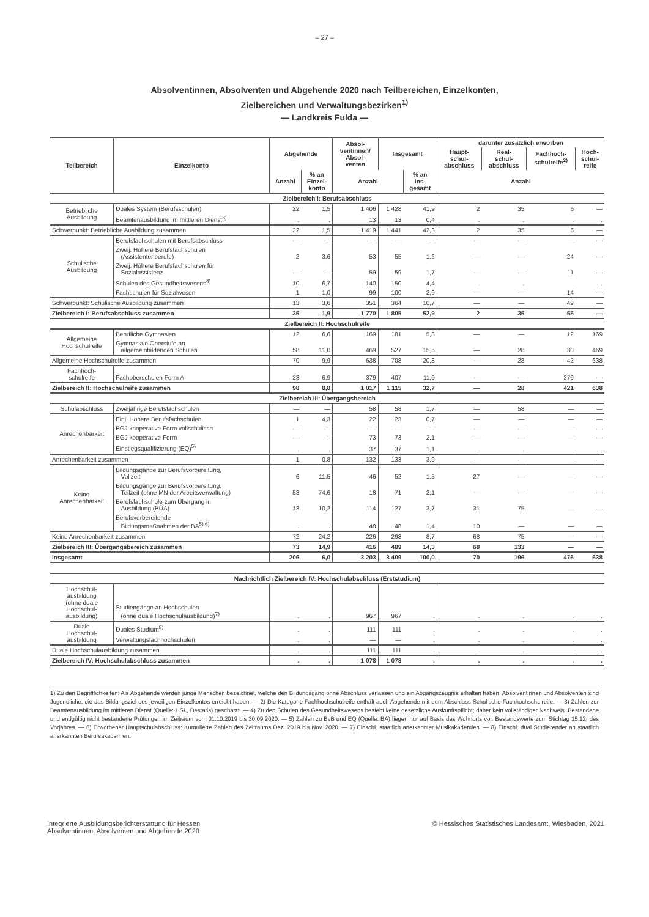– 27 –
Absolventinnen, Absolventen und Abgehende 2020 nach Teilbereichen, Einzelkonten,
Zielbereichen und Verwaltungsbezirken<sup>1)</sup>
— Landkreis Fulda —
| Teilbereich | Einzelkonto | Abgehende | | Absol- ventinnen/ Absol- venten | Insgesamt | | darunter zusätzlich erworben | | | |
| --- | --- | --- | --- | --- | --- | --- | --- | --- | --- | --- |
| | | | | | | | Haupt- schul- abschluss | Real- schul- abschluss | Fachhoch- schulreife<sup>2)</sup> | Hoch- schul- reife |
| | | Anzahl | % an Einzel- konto | Anzahl | | % an Ins- gesamt | Anzahl | | | |
| Zielbereich I: Berufsabschluss | | | | | | | | | | |
| Betriebliche Ausbildung | Duales System (Berufsschulen) | 22 | 1,5 | 1 406 | 1 428 | 41,9 | 2 | 35 | 6 | — |
| | Beamtenausbildung im mittleren Dienst<sup>3)</sup> | . | . | 13 | 13 | 0,4 | . | . | . | . |
| Schwerpunkt: Betriebliche Ausbildung zusammen | | 22 | 1,5 | 1 419 | 1 441 | 42,3 | 2 | 35 | 6 | — |
| Schulische Ausbildung | Berufsfachschulen mit Berufsabschluss | — | — | — | — | — | — | — | — | — |
| | Zweij. Höhere Berufsfachschulen (Assistentenberufe) | 2 | 3,6 | 53 | 55 | 1,6 | — | — | 24 | — |
| | Zweij. Höhere Berufsfachschulen für Sozialassistenz | — | — | 59 | 59 | 1,7 | — | — | 11 | — |
| | Schulen des Gesundheitswesens<sup>4)</sup> | 10 | 6,7 | 140 | 150 | 4,4 | . | . | . | . |
| | Fachschulen für Sozialwesen | 1 | 1,0 | 99 | 100 | 2,9 | — | — | 14 | — |
| Schwerpunkt: Schulische Ausbildung zusammen | | 13 | 3,6 | 351 | 364 | 10,7 | — | — | 49 | — |
| Zielbereich I: Berufsabschluss zusammen | | 35 | 1,9 | 1 770 | 1 805 | 52,9 | 2 | 35 | 55 | — |
| Zielbereich II: Hochschulreife | | | | | | | | | | |
| Allgemeine Hochschulreife | Berufliche Gymnasien | 12 | 6,6 | 169 | 181 | 5,3 | — | — | 12 | 169 |
| | Gymnasiale Oberstufe an allgemeinbildenden Schulen | 58 | 11,0 | 469 | 527 | 15,5 | — | 28 | 30 | 469 |
| Allgemeine Hochschulreife zusammen | | 70 | 9,9 | 638 | 708 | 20,8 | — | 28 | 42 | 638 |
| Fachhoch- schulreife | Fachoberschulen Form A | 28 | 6,9 | 379 | 407 | 11,9 | — | — | 379 | — |
| Zielbereich II: Hochschulreife zusammen | | 98 | 8,8 | 1 017 | 1 115 | 32,7 | — | 28 | 421 | 638 |
| Zielbereich III: Übergangsbereich | | | | | | | | | | |
| Schulabschluss | Zweijährige Berufsfachschulen | — | — | 58 | 58 | 1,7 | — | 58 | — | — |
| Anrechenbarkeit | Einj. Höhere Berufsfachschulen | 1 | 4,3 | 22 | 23 | 0,7 | — | — | — | — |
| | BGJ kooperative Form vollschulisch | — | — | — | — | — | — | — | — | — |
| | BGJ kooperative Form | — | — | 73 | 73 | 2,1 | — | — | — | — |
| | Einstiegsqualifizierung (EQ)<sup>5)</sup> | . | . | 37 | 37 | 1,1 | . | . | . | . |
| Anrechenbarkeit zusammen | | 1 | 0,8 | 132 | 133 | 3,9 | — | — | — | — |
| Keine Anrechenbarkeit | Bildungsgänge zur Berufsvorbereitung, Vollzeit | 6 | 11,5 | 46 | 52 | 1,5 | 27 | — | — | — |
| | Bildungsgänge zur Berufsvorbereitung, Teilzeit (ohne MN der Arbeitsverwaltung) | 53 | 74,6 | 18 | 71 | 2,1 | — | — | — | — |
| | Berufsfachschule zum Übergang in Ausbildung (BÜA) | 13 | 10,2 | 114 | 127 | 3,7 | 31 | 75 | — | — |
| | Berufsvorbereitende Bildungsmaßnahmen der BA<sup>5) 6)</sup> | . | . | 48 | 48 | 1,4 | 10 | — | — | — |
| Keine Anrechenbarkeit zusammen | | 72 | 24,2 | 226 | 298 | 8,7 | 68 | 75 | — | — |
| Zielbereich III: Übergangsbereich zusammen | | 73 | 14,9 | 416 | 489 | 14,3 | 68 | 133 | — | — |
| Insgesamt | | 206 | 6,0 | 3 203 | 3 409 | 100,0 | 70 | 196 | 476 | 638 |
| Nachrichtlich Zielbereich IV: Hochschulabschluss (Erststudium) | | | | | | | | | | |
| Hochschul- ausbildung (ohne duale Hochschul- ausbildung) | Studiengänge an Hochschulen (ohne duale Hochschulausbildung)<sup>7)</sup> | . | . | 967 | 967 | . | . | . | . | . |
| Duale Hochschul- ausbildung | Duales Studium<sup>8)</sup> | . | . | 111 | 111 | . | . | . | . | . |
| | Verwaltungsfachhochschulen | . | . | — | — | . | . | . | . | . |
| Duale Hochschulausbildung zusammen | | . | . | 111 | 111 | . | . | . | . | . |
| Zielbereich IV: Hochschulabschluss zusammen | | . | . | 1 078 | 1 078 | . | . | . | . | . |
1) Zu den Begrifflichkeiten: Als Abgehende werden junge Menschen bezeichnet, welche den Bildungsgang ohne Abschluss verlassen und ein Abgangszeugnis erhalten haben. Absolventinnen und Absolventen sind Jugendliche, die das Bildungsziel des jeweiligen Einzelkontos erreicht haben. — 2) Die Kategorie Fachhochschulreife enthält auch Abgehende mit dem Abschluss Schulische Fachhochschulreife. — 3) Zahlen zur Beamtenausbildung im mittleren Dienst (Quelle: HSL, Destatis) geschätzt. — 4) Zu den Schulen des Gesundheitswesens besteht keine gesetzliche Auskunftspflicht; daher kein vollständiger Nachweis. Bestandene und endgültig nicht bestandene Prüfungen im Zeitraum vom 01.10.2019 bis 30.09.2020. — 5) Zahlen zu BvB und EQ (Quelle: BA) liegen nur auf Basis des Wohnorts vor. Bestandswerte zum Stichtag 15.12. des Vorjahres. — 6) Erworbener Hauptschulabschluss: Kumulierte Zahlen des Zeitraums Dez. 2019 bis Nov. 2020. — 7) Einschl. staatlich anerkannter Musikakademien. — 8) Einschl. dual Studierender an staatlich anerkannten Berufsakademien.
Integrierte Ausbildungsberichterstattung für Hessen
Absolventinnen, Absolventen und Abgehende 2020
© Hessisches Statistisches Landesamt, Wiesbaden, 2021